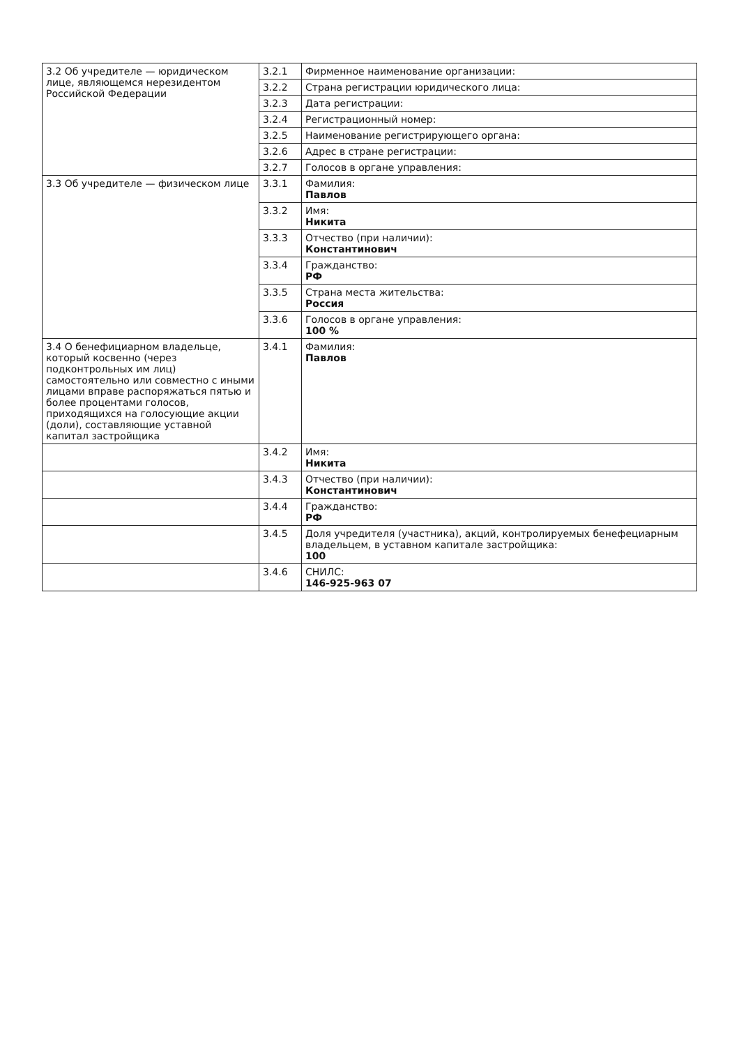| 3.2 Об учредителе — юридическом лице, являющемся нерезидентом Российской Федерации | 3.2.1 | Фирменное наименование организации: |
| | 3.2.2 | Страна регистрации юридического лица: |
| | 3.2.3 | Дата регистрации: |
| | 3.2.4 | Регистрационный номер: |
| | 3.2.5 | Наименование регистрирующего органа: |
| | 3.2.6 | Адрес в стране регистрации: |
| | 3.2.7 | Голосов в органе управления: |
| 3.3 Об учредителе — физическом лице | 3.3.1 | Фамилия: Павлов |
| | 3.3.2 | Имя: Никита |
| | 3.3.3 | Отчество (при наличии): Константинович |
| | 3.3.4 | Гражданство: РФ |
| | 3.3.5 | Страна места жительства: Россия |
| | 3.3.6 | Голосов в органе управления: 100 % |
| 3.4 О бенефициарном владельце, который косвенно (через подконтрольных им лиц) самостоятельно или совместно с иными лицами вправе распоряжаться пятью и более процентами голосов, приходящихся на голосующие акции (доли), составляющие уставной капитал застройщика | 3.4.1 | Фамилия: Павлов |
| | 3.4.2 | Имя: Никита |
| | 3.4.3 | Отчество (при наличии): Константинович |
| | 3.4.4 | Гражданство: РФ |
| | 3.4.5 | Доля учредителя (участника), акций, контролируемых бенефециарным владельцем, в уставном капитале застройщика: 100 |
| | 3.4.6 | СНИЛС: 146-925-963 07 |